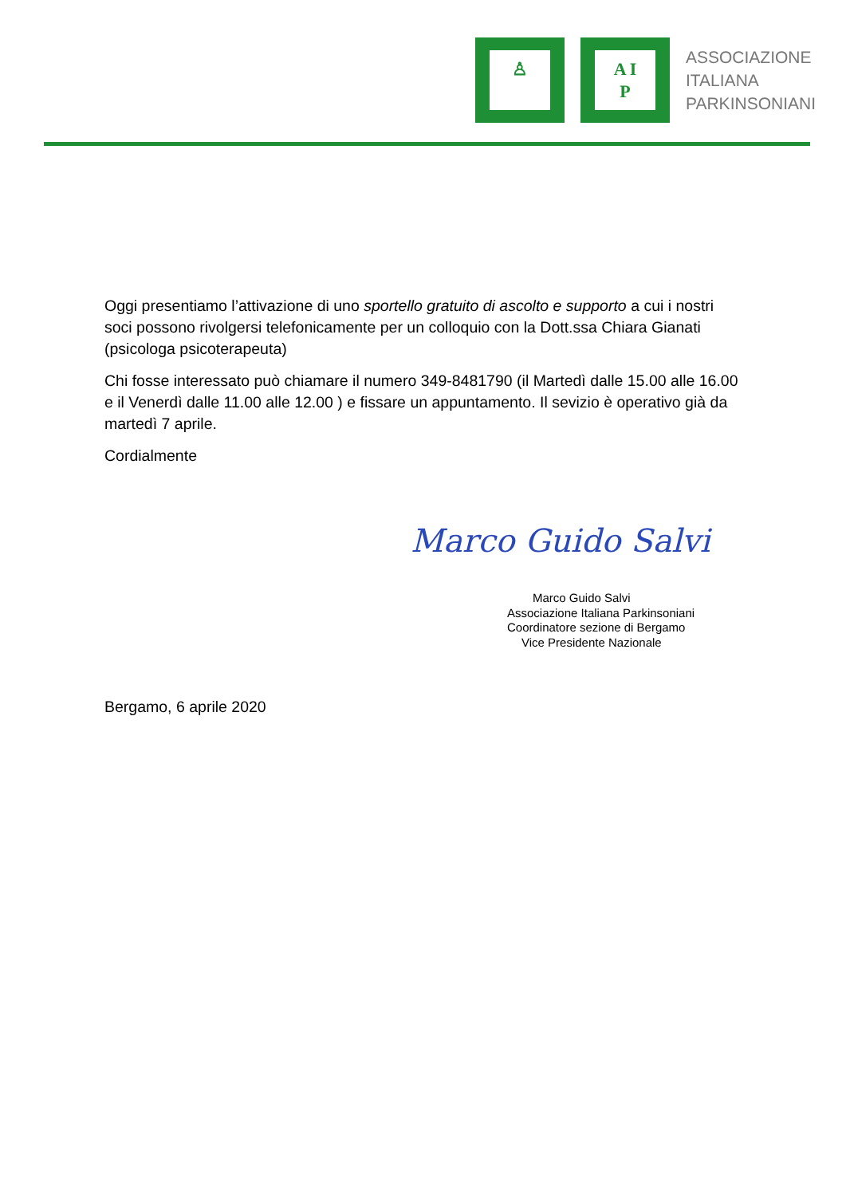♙
A I
P
ASSOCIAZIONE
ITALIANA
PARKINSONIANI
Oggi presentiamo l’attivazione di uno sportello gratuito di ascolto e supporto a cui i nostri soci possono rivolgersi telefonicamente per un colloquio con la Dott.ssa Chiara Gianati (psicologa psicoterapeuta)
Chi fosse interessato può chiamare il numero 349-8481790 (il Martedì dalle 15.00 alle 16.00 e il Venerdì dalle 11.00 alle 12.00 ) e fissare un appuntamento. Il sevizio è operativo già da martedì 7 aprile.
Cordialmente
Marco Guido Salvi
Marco Guido Salvi
Associazione Italiana Parkinsoniani
Coordinatore sezione di Bergamo
Vice Presidente Nazionale
Bergamo, 6 aprile 2020